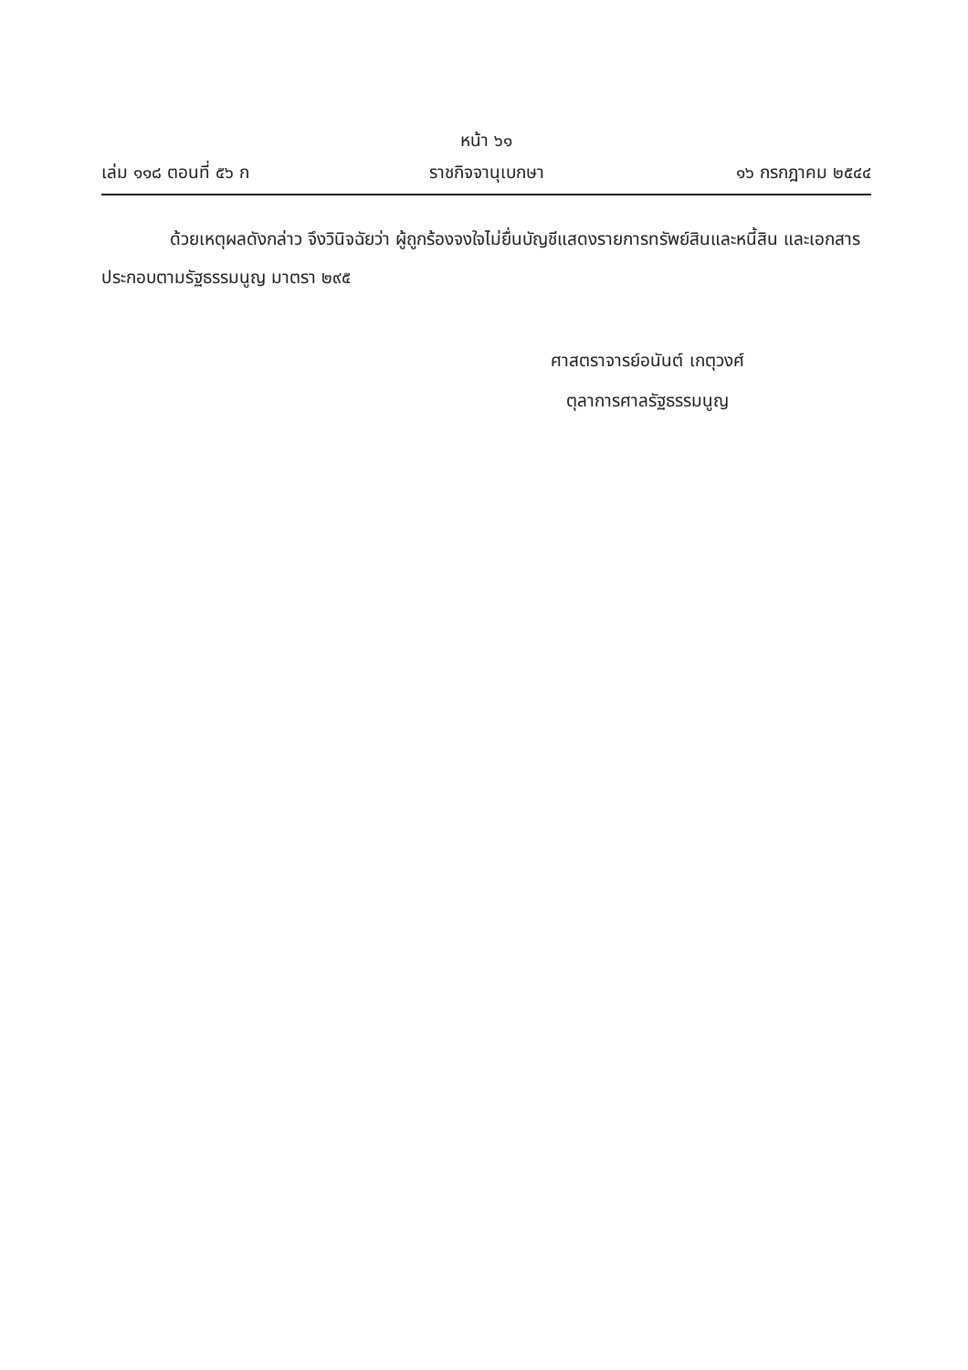หน้า ๖๑
เล่ม ๑๑๘ ตอนที่ ๕๖ ก ราชกิจจานุเบกษา ๑๖ กรกฎาคม ๒๕๔๔
ด้วยเหตุผลดังกล่าว จึงวินิจฉัยว่า ผู้ถูกร้องจงใจไม่ยื่นบัญชีแสดงรายการทรัพย์สินและหนี้สิน และเอกสารประกอบตามรัฐธรรมนูญ มาตรา ๒๙๕
ศาสตราจารย์อนันต์ เกตุวงศ์
ตุลาการศาลรัฐธรรมนูญ